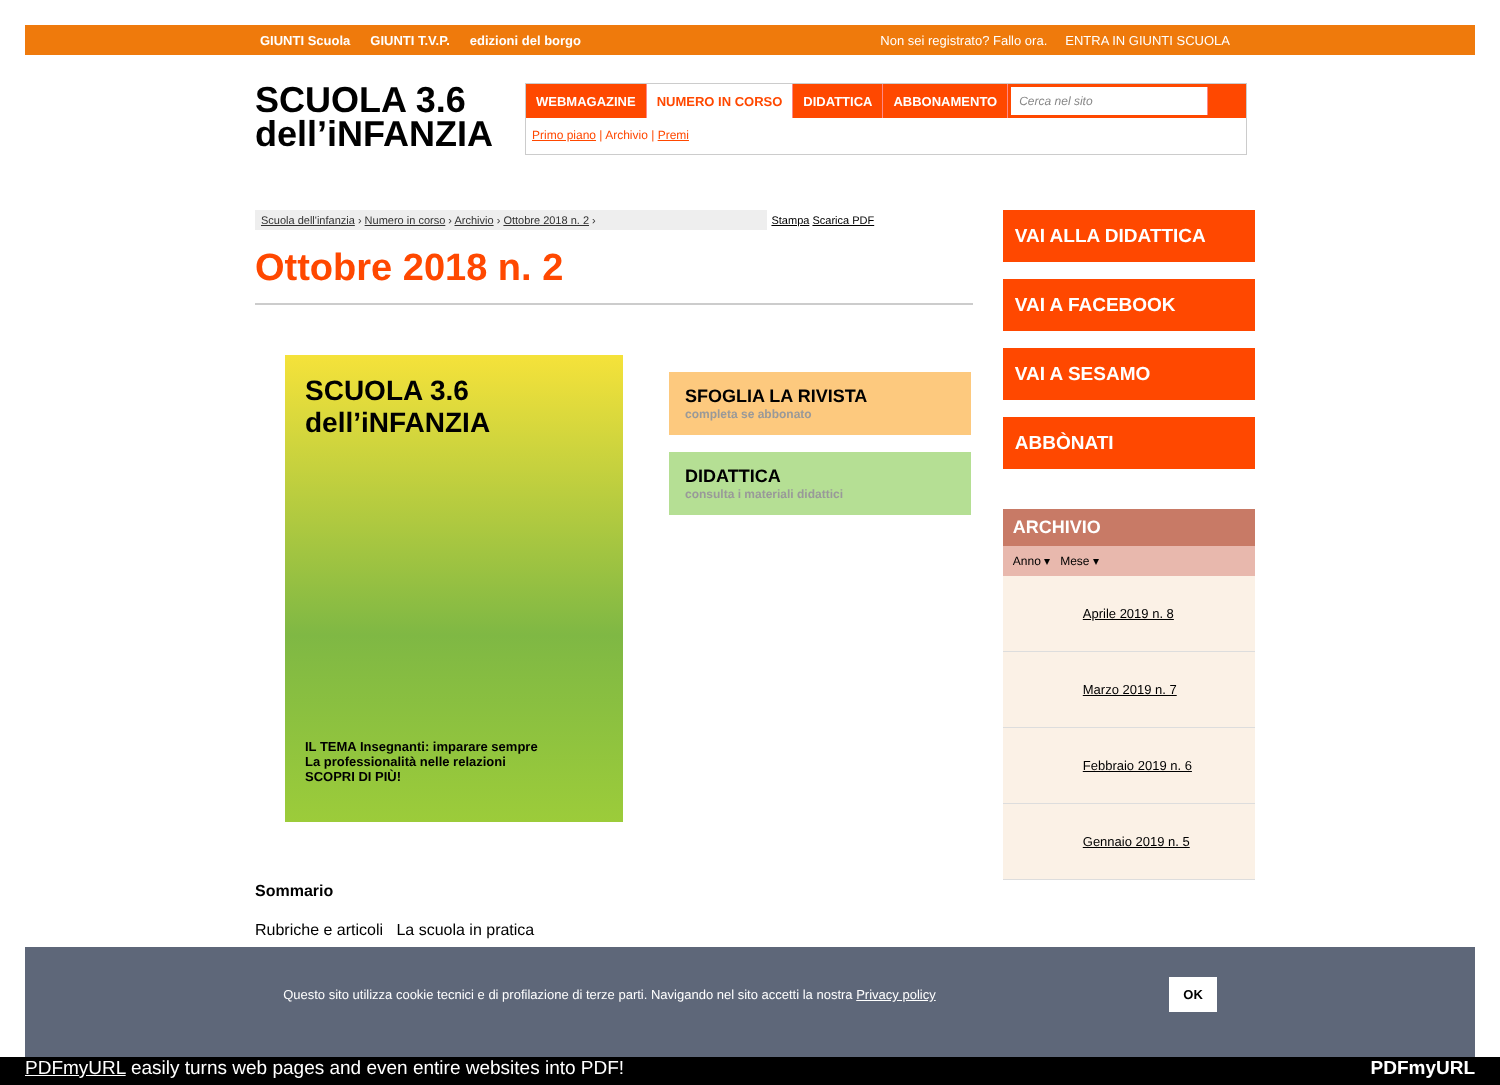GIUNTI Scuola GIUNTI T.V.P. edizioni del borgo Non sei registrato? Fallo ora. ENTRA IN GIUNTI SCUOLA
SCUOLA 3.6
dell’iNFANZIA
WEBMAGAZINE NUMERO IN CORSO DIDATTICA ABBONAMENTO Cerca nel sito
Primo piano | Archivio | Premi
Scuola dell'infanzia › Numero in corso › Archivio › Ottobre 2018 n. 2 ›
Stampa Scarica PDF
Ottobre 2018 n. 2
SCUOLA 3.6
dell’iNFANZIA
IL TEMA Insegnanti: imparare sempre
La professionalità nelle relazioni
SCOPRI DI PIÙ!
SFOGLIA LA RIVISTA
completa se abbonato
DIDATTICA
consulta i materiali didattici
Sommario
Rubriche e articoli La scuola in pratica
VAI ALLA DIDATTICA
VAI A FACEBOOK
VAI A SESAMO
ABBÒNATI
ARCHIVIO
Anno ▾ Mese ▾
Aprile 2019 n. 8
Marzo 2019 n. 7
Febbraio 2019 n. 6
Gennaio 2019 n. 5
Questo sito utilizza cookie tecnici e di profilazione di terze parti. Navigando nel sito accetti la nostra Privacy policy OK
PDFmyURL easily turns web pages and even entire websites into PDF! PDFmyURL